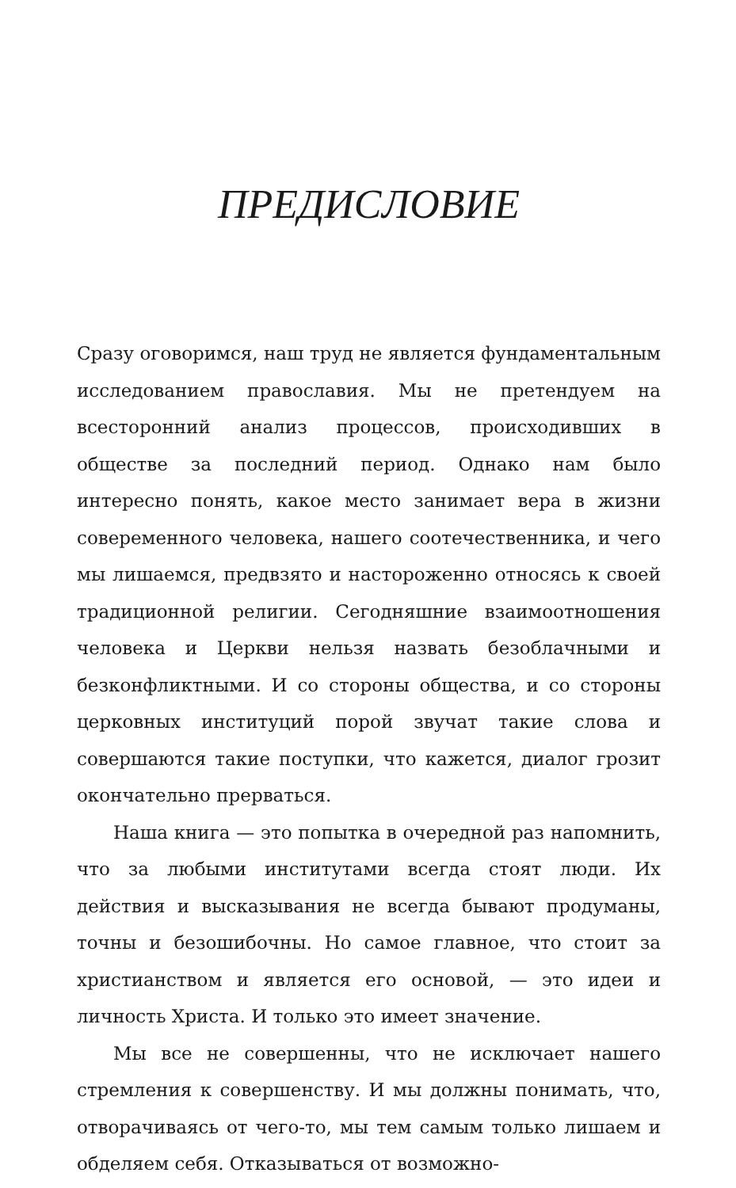ПРЕДИСЛОВИЕ
Сразу оговоримся, наш труд не является фундаментальным исследованием православия. Мы не претендуем на всесторонний анализ процессов, происходивших в обществе за последний период. Однако нам было интересно понять, какое место занимает вера в жизни совеременного человека, нашего соотечественника, и чего мы лишаемся, предвзято и настороженно относясь к своей традиционной религии. Сегодняшние взаимоотношения человека и Церкви нельзя назвать безоблачными и безконфликтными. И со стороны общества, и со стороны церковных институций порой звучат такие слова и совершаются такие поступки, что кажется, диалог грозит окончательно прерваться.
Наша книга — это попытка в очередной раз напомнить, что за любыми институтами всегда стоят люди. Их действия и высказывания не всегда бывают продуманы, точны и безошибочны. Но самое главное, что стоит за христианством и является его основой, — это идеи и личность Христа. И только это имеет значение.
Мы все не совершенны, что не исключает нашего стремления к совершенству. И мы должны понимать, что, отворачиваясь от чего-то, мы тем самым только лишаем и обделяем себя. Отказываться от возможно-